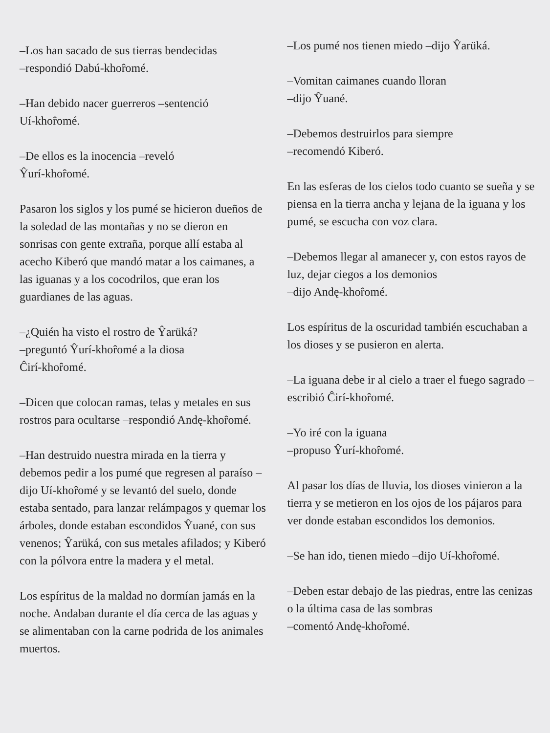–Los han sacado de sus tierras bendecidas
–respondió Dabú-khoȓomé.
–Han debido nacer guerreros –sentenció
Uí-khoȓomé.
–De ellos es la inocencia –reveló
Ŷurí-khoȓomé.
Pasaron los siglos y los pumé se hicieron dueños de la soledad de las montañas y no se dieron en sonrisas con gente extraña, porque allí estaba al acecho Kiberó que mandó matar a los caimanes, a las iguanas y a los cocodrilos, que eran los guardianes de las aguas.
–¿Quién ha visto el rostro de Ŷarüká?
–preguntó Ŷurí-khoȓomé a la diosa
Ĉirí-khoȓomé.
–Dicen que colocan ramas, telas y metales en sus rostros para ocultarse –respondió Andę-khoȓomé.
–Han destruido nuestra mirada en la tierra y debemos pedir a los pumé que regresen al paraíso –dijo Uí-khoȓomé y se levantó del suelo, donde estaba sentado, para lanzar relámpagos y quemar los árboles, donde estaban escondidos Ŷuané, con sus venenos; Ŷarüká, con sus metales afilados; y Kiberó con la pólvora entre la madera y el metal.
Los espíritus de la maldad no dormían jamás en la noche. Andaban durante el día cerca de las aguas y se alimentaban con la carne podrida de los animales muertos.
–Los pumé nos tienen miedo –dijo Ŷarüká.
–Vomitan caimanes cuando lloran
–dijo Ŷuané.
–Debemos destruirlos para siempre
–recomendó Kiberó.
En las esferas de los cielos todo cuanto se sueña y se piensa en la tierra ancha y lejana de la iguana y los pumé, se escucha con voz clara.
–Debemos llegar al amanecer y, con estos rayos de luz, dejar ciegos a los demonios
–dijo Andę-khoȓomé.
Los espíritus de la oscuridad también escuchaban a los dioses y se pusieron en alerta.
–La iguana debe ir al cielo a traer el fuego sagrado –escribió Ĉirí-khoȓomé.
–Yo iré con la iguana
–propuso Ŷurí-khoȓomé.
Al pasar los días de lluvia, los dioses vinieron a la tierra y se metieron en los ojos de los pájaros para ver donde estaban escondidos los demonios.
–Se han ido, tienen miedo –dijo Uí-khoȓomé.
–Deben estar debajo de las piedras, entre las cenizas o la última casa de las sombras
–comentó Andę-khoȓomé.